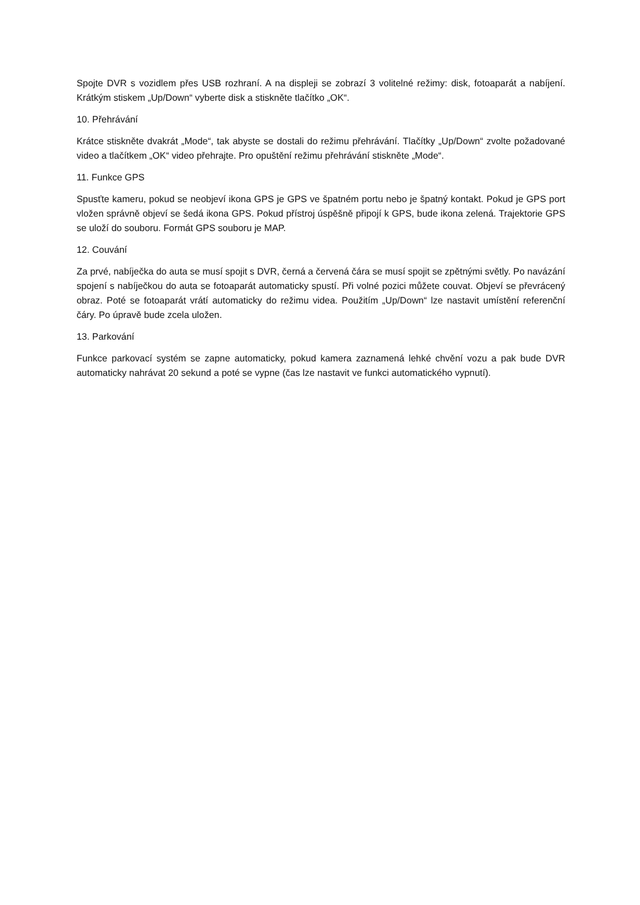Spojte DVR s vozidlem přes USB rozhraní. A na displeji se zobrazí 3 volitelné režimy: disk, fotoaparát a nabíjení. Krátkým stiskem „Up/Down“ vyberte disk a stiskněte tlačítko „OK“.
10. Přehrávání
Krátce stiskněte dvakrát „Mode“, tak abyste se dostali do režimu přehrávání. Tlačítky „Up/Down“ zvolte požadované video a tlačítkem „OK“ video přehrajte. Pro opuštění režimu přehrávání stiskněte „Mode“.
11. Funkce GPS
Spusťte kameru, pokud se neobjeví ikona GPS je GPS ve špatném portu nebo je špatný kontakt. Pokud je GPS port vložen správně objeví se šedá ikona GPS. Pokud přístroj úspěšně připojí k GPS, bude ikona zelená. Trajektorie GPS se uloží do souboru. Formát GPS souboru je MAP.
12. Couvání
Za prvé, nabíječka do auta se musí spojit s DVR, černá a červená čára se musí spojit se zpětnými světly. Po navázání spojení s nabíječkou do auta se fotoaparát automaticky spustí. Při volné pozici můžete couvat. Objeví se převrácený obraz. Poté se fotoaparát vrátí automaticky do režimu videa. Použitím „Up/Down“ lze nastavit umístění referenční čáry. Po úpravě bude zcela uložen.
13. Parkování
Funkce parkovací systém se zapne automaticky, pokud kamera zaznamená lehké chvění vozu a pak bude DVR automaticky nahrávat 20 sekund a poté se vypne (čas lze nastavit ve funkci automatického vypnutí).